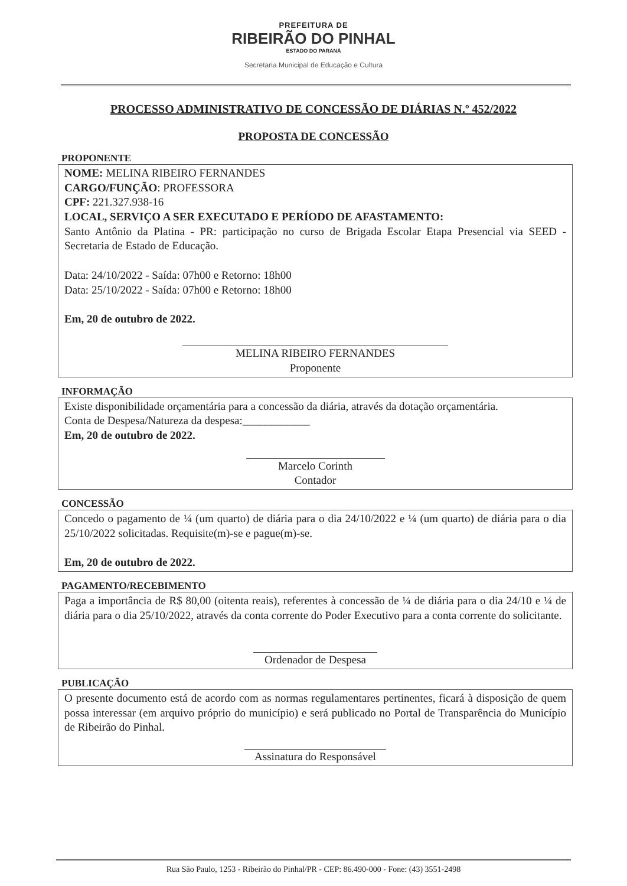PREFEITURA DE
RIBEIRÃO DO PINHAL
ESTADO DO PARANÁ
Secretaria Municipal de Educação e Cultura
PROCESSO ADMINISTRATIVO DE CONCESSÃO DE DIÁRIAS N.º 452/2022
PROPOSTA DE CONCESSÃO
PROPONENTE
NOME: MELINA RIBEIRO FERNANDES
CARGO/FUNÇÃO: PROFESSORA
CPF: 221.327.938-16
LOCAL, SERVIÇO A SER EXECUTADO E PERÍODO DE AFASTAMENTO:
Santo Antônio da Platina - PR: participação no curso de Brigada Escolar Etapa Presencial via SEED - Secretaria de Estado de Educação.
Data: 24/10/2022 - Saída: 07h00 e Retorno: 18h00
Data: 25/10/2022 - Saída: 07h00 e Retorno: 18h00
Em, 20 de outubro de 2022.
MELINA RIBEIRO FERNANDES
Proponente
INFORMAÇÃO
Existe disponibilidade orçamentária para a concessão da diária, através da dotação orçamentária.
Conta de Despesa/Natureza da despesa:____________
Em, 20 de outubro de 2022.
Marcelo Corinth
Contador
CONCESSÃO
Concedo o pagamento de ¼ (um quarto) de diária para o dia 24/10/2022 e ¼ (um quarto) de diária para o dia 25/10/2022 solicitadas. Requisite(m)-se e pague(m)-se.
Em, 20 de outubro de 2022.
PAGAMENTO/RECEBIMENTO
Paga a importância de R$ 80,00 (oitenta reais), referentes à concessão de ¼ de diária para o dia 24/10 e ¼ de diária para o dia 25/10/2022, através da conta corrente do Poder Executivo para a conta corrente do solicitante.
Ordenador de Despesa
PUBLICAÇÃO
O presente documento está de acordo com as normas regulamentares pertinentes, ficará à disposição de quem possa interessar (em arquivo próprio do município) e será publicado no Portal de Transparência do Município de Ribeirão do Pinhal.
Assinatura do Responsável
Rua São Paulo, 1253 - Ribeirão do Pinhal/PR - CEP: 86.490-000 - Fone: (43) 3551-2498